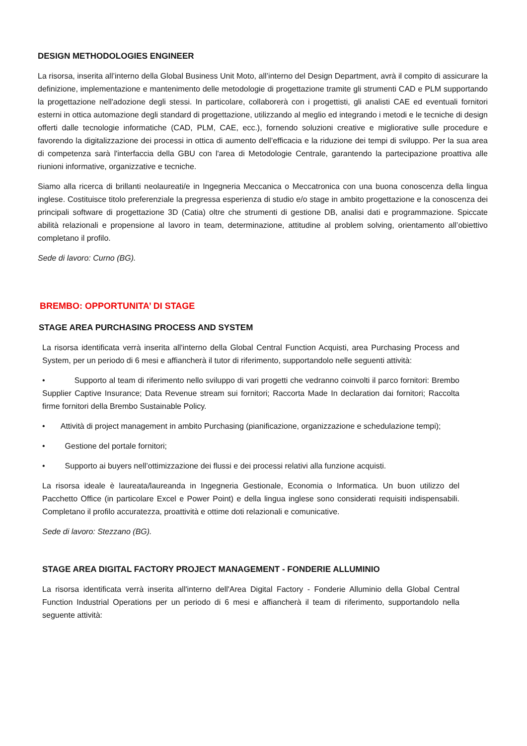DESIGN METHODOLOGIES ENGINEER
La risorsa, inserita all’interno della Global Business Unit Moto, all’interno del Design Department, avrà il compito di assicurare la definizione, implementazione e mantenimento delle metodologie di progettazione tramite gli strumenti CAD e PLM supportando la progettazione nell'adozione degli stessi. In particolare, collaborerà con i progettisti, gli analisti CAE ed eventuali fornitori esterni in ottica automazione degli standard di progettazione, utilizzando al meglio ed integrando i metodi e le tecniche di design offerti dalle tecnologie informatiche (CAD, PLM, CAE, ecc.), fornendo soluzioni creative e migliorative sulle procedure e favorendo la digitalizzazione dei processi in ottica di aumento dell’efficacia e la riduzione dei tempi di sviluppo. Per la sua area di competenza sarà l'interfaccia della GBU con l'area di Metodologie Centrale, garantendo la partecipazione proattiva alle riunioni informative, organizzative e tecniche.
Siamo alla ricerca di brillanti neolaureati/e in Ingegneria Meccanica o Meccatronica con una buona conoscenza della lingua inglese. Costituisce titolo preferenziale la pregressa esperienza di studio e/o stage in ambito progettazione e la conoscenza dei principali software di progettazione 3D (Catia) oltre che strumenti di gestione DB, analisi dati e programmazione. Spiccate abilità relazionali e propensione al lavoro in team, determinazione, attitudine al problem solving, orientamento all’obiettivo completano il profilo.
Sede di lavoro: Curno (BG).
BREMBO: OPPORTUNITA’ DI STAGE
STAGE AREA PURCHASING PROCESS AND SYSTEM
La risorsa identificata verrà inserita all'interno della Global Central Function Acquisti, area Purchasing Process and System, per un periodo di 6 mesi e affiancherà il tutor di riferimento, supportandolo nelle seguenti attività:
• Supporto al team di riferimento nello sviluppo di vari progetti che vedranno coinvolti il parco fornitori: Brembo Supplier Captive Insurance; Data Revenue stream sui fornitori; Raccorta Made In declaration dai fornitori; Raccolta firme fornitori della Brembo Sustainable Policy.
• Attività di project management in ambito Purchasing (pianificazione, organizzazione e schedulazione tempi);
• Gestione del portale fornitori;
• Supporto ai buyers nell’ottimizzazione dei flussi e dei processi relativi alla funzione acquisti.
La risorsa ideale è laureata/laureanda in Ingegneria Gestionale, Economia o Informatica. Un buon utilizzo del Pacchetto Office (in particolare Excel e Power Point) e della lingua inglese sono considerati requisiti indispensabili. Completano il profilo accuratezza, proattività e ottime doti relazionali e comunicative.
Sede di lavoro: Stezzano (BG).
STAGE AREA DIGITAL FACTORY PROJECT MANAGEMENT - FONDERIE ALLUMINIO
La risorsa identificata verrà inserita all'interno dell'Area Digital Factory - Fonderie Alluminio della Global Central Function Industrial Operations per un periodo di 6 mesi e affiancherà il team di riferimento, supportandolo nella seguente attività: